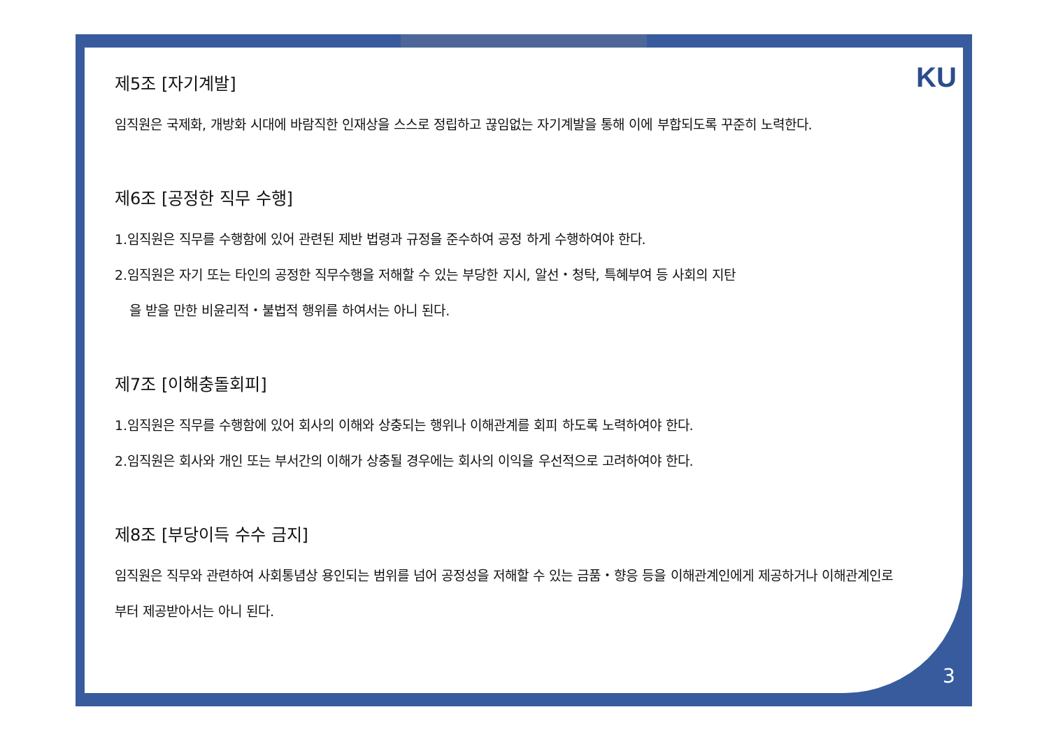KU
제5조 [자기계발]
임직원은 국제화, 개방화 시대에 바람직한 인재상을 스스로 정립하고 끊임없는 자기계발을 통해 이에 부합되도록 꾸준히 노력한다.
제6조 [공정한 직무 수행]
1.임직원은 직무를 수행함에 있어 관련된 제반 법령과 규정을 준수하여 공정 하게 수행하여야 한다.
2.임직원은 자기 또는 타인의 공정한 직무수행을 저해할 수 있는 부당한 지시, 알선・청탁, 특혜부여 등 사회의 지탄
을 받을 만한 비윤리적・불법적 행위를 하여서는 아니 된다.
제7조 [이해충돌회피]
1.임직원은 직무를 수행함에 있어 회사의 이해와 상충되는 행위나 이해관계를 회피 하도록 노력하여야 한다.
2.임직원은 회사와 개인 또는 부서간의 이해가 상충될 경우에는 회사의 이익을 우선적으로 고려하여야 한다.
제8조 [부당이득 수수 금지]
임직원은 직무와 관련하여 사회통념상 용인되는 범위를 넘어 공정성을 저해할 수 있는 금품・향응 등을 이해관계인에게 제공하거나 이해관계인로부터 제공받아서는 아니 된다.
3